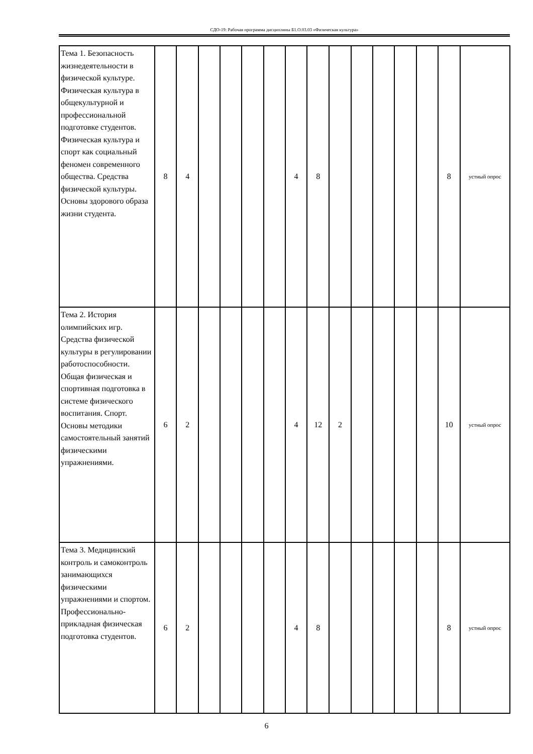СДО-19: Рабочая программа дисциплины Б1.О.03.03 «Физическая культура»
| Тема 1. Безопасность жизнедеятельности в физической культуре. Физическая культура в общекультурной и профессиональной подготовке студентов. Физическая культура и спорт как социальный феномен современного общества. Средства физической культуры. Основы здорового образа жизни студента. | 8 | 4 | | | | | 4 | 8 | | | | | | 8 | устный опрос |
| Тема 2. История олимпийских игр. Средства физической культуры в регулировании работоспособности. Общая физическая и спортивная подготовка в системе физического воспитания. Спорт. Основы методики самостоятельный занятий физическими упражнениями. | 6 | 2 | | | | | 4 | 12 | 2 | | | | | 10 | устный опрос |
| Тема 3. Медицинский контроль и самоконтроль занимающихся физическими упражнениями и спортом. Профессионально-прикладная физическая подготовка студентов. | 6 | 2 | | | | | 4 | 8 | | | | | | 8 | устный опрос |
6